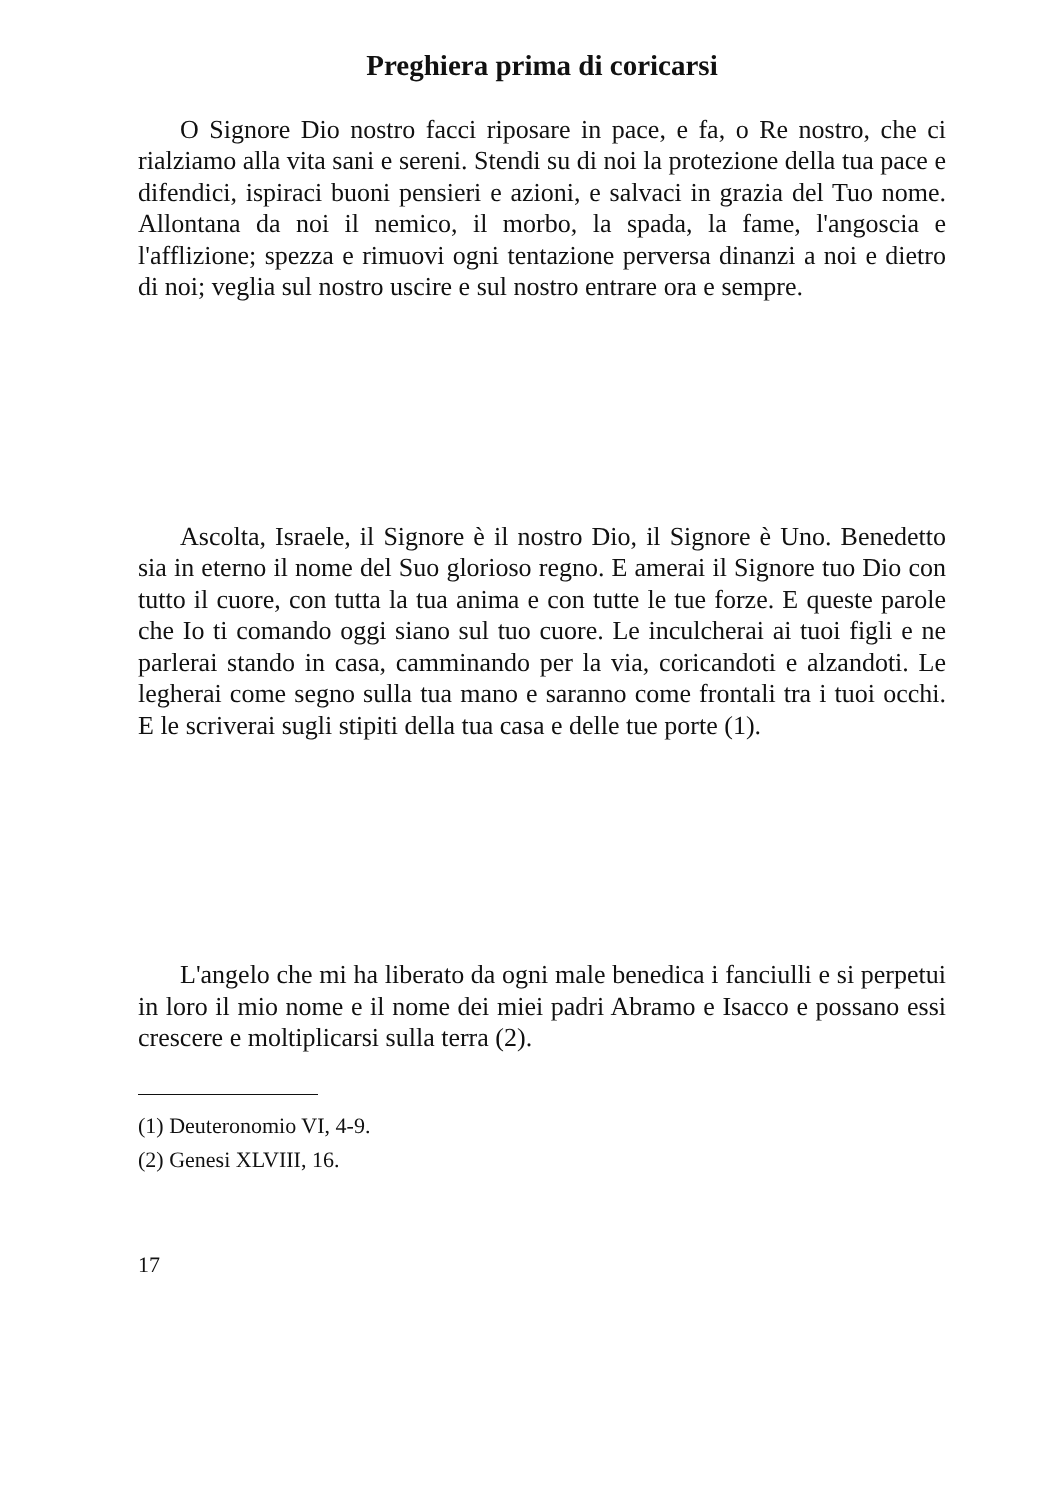Preghiera prima di coricarsi
O Signore Dio nostro facci riposare in pace, e fa, o Re nostro, che ci rialziamo alla vita sani e sereni. Stendi su di noi la protezione della tua pace e difendici, ispiraci buoni pensieri e azioni, e salvaci in grazia del Tuo nome. Allontana da noi il nemico, il morbo, la spada, la fame, l'angoscia e l'afflizione; spezza e rimuovi ogni tentazione perversa dinanzi a noi e dietro di noi; veglia sul nostro uscire e sul nostro entrare ora e sempre.
Ascolta, Israele, il Signore è il nostro Dio, il Signore è Uno. Benedetto sia in eterno il nome del Suo glorioso regno. E amerai il Signore tuo Dio con tutto il cuore, con tutta la tua anima e con tutte le tue forze. E queste parole che Io ti comando oggi siano sul tuo cuore. Le inculcherai ai tuoi figli e ne parlerai stando in casa, camminando per la via, coricandoti e alzandoti. Le legherai come segno sulla tua mano e saranno come frontali tra i tuoi occhi. E le scriverai sugli stipiti della tua casa e delle tue porte (1).
L'angelo che mi ha liberato da ogni male benedica i fanciulli e si perpetui in loro il mio nome e il nome dei miei padri Abramo e Isacco e possano essi crescere e moltiplicarsi sulla terra (2).
(1) Deuteronomio VI, 4-9.
(2) Genesi XLVIII, 16.
17